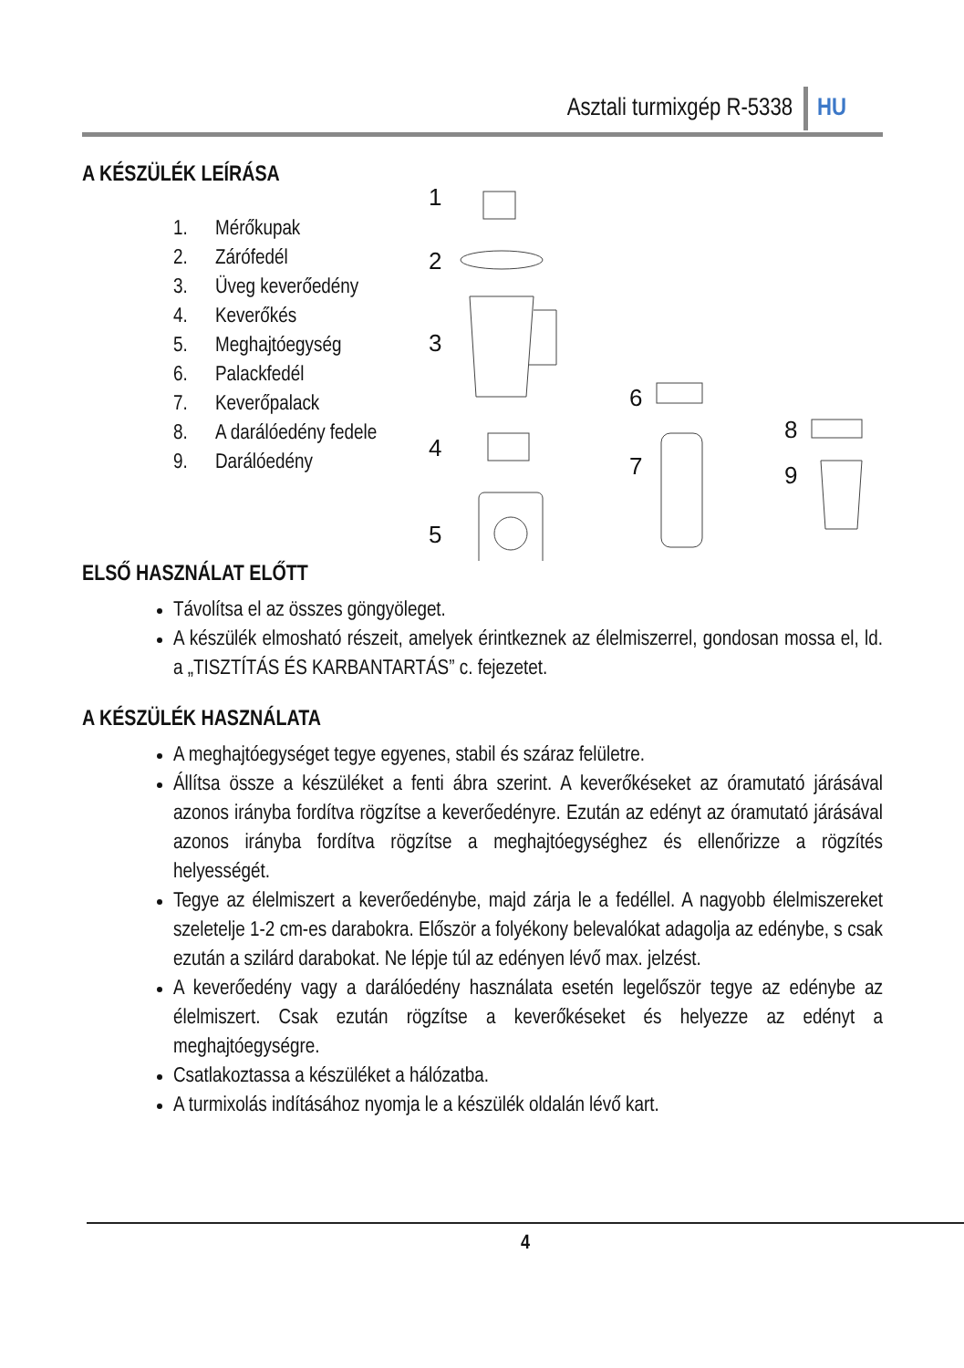Asztali turmixgép R-5338 HU
1
2
3
4
5
6
7
8
9
A KÉSZÜLÉK LEÍRÁSA
1. Mérőkupak
2. Zárófedél
3. Üveg keverőedény
4. Keverőkés
5. Meghajtóegység
6. Palackfedél
7. Keverőpalack
8. A darálóedény fedele
9. Darálóedény
ELSŐ HASZNÁLAT ELŐTT
Távolítsa el az összes göngyöleget.
A készülék elmosható részeit, amelyek érintkeznek az élelmiszerrel, gondosan mossa el, ld. a „TISZTÍTÁS ÉS KARBANTARTÁS” c. fejezetet.
A KÉSZÜLÉK HASZNÁLATA
A meghajtóegységet tegye egyenes, stabil és száraz felületre.
Állítsa össze a készüléket a fenti ábra szerint. A keverőkéseket az óramutató járásával azonos irányba fordítva rögzítse a keverőedényre. Ezután az edényt az óramutató járásával azonos irányba fordítva rögzítse a meghajtóegységhez és ellenőrizze a rögzítés helyességét.
Tegye az élelmiszert a keverőedénybe, majd zárja le a fedéllel. A nagyobb élelmiszereket szeletelje 1-2 cm-es darabokra. Először a folyékony belevalókat adagolja az edénybe, s csak ezután a szilárd darabokat. Ne lépje túl az edényen lévő max. jelzést.
A keverőedény vagy a darálóedény használata esetén legelőször tegye az edénybe az élelmiszert. Csak ezután rögzítse a keverőkéseket és helyezze az edényt a meghajtóegységre.
Csatlakoztassa a készüléket a hálózatba.
A turmixolás indításához nyomja le a készülék oldalán lévő kart.
4